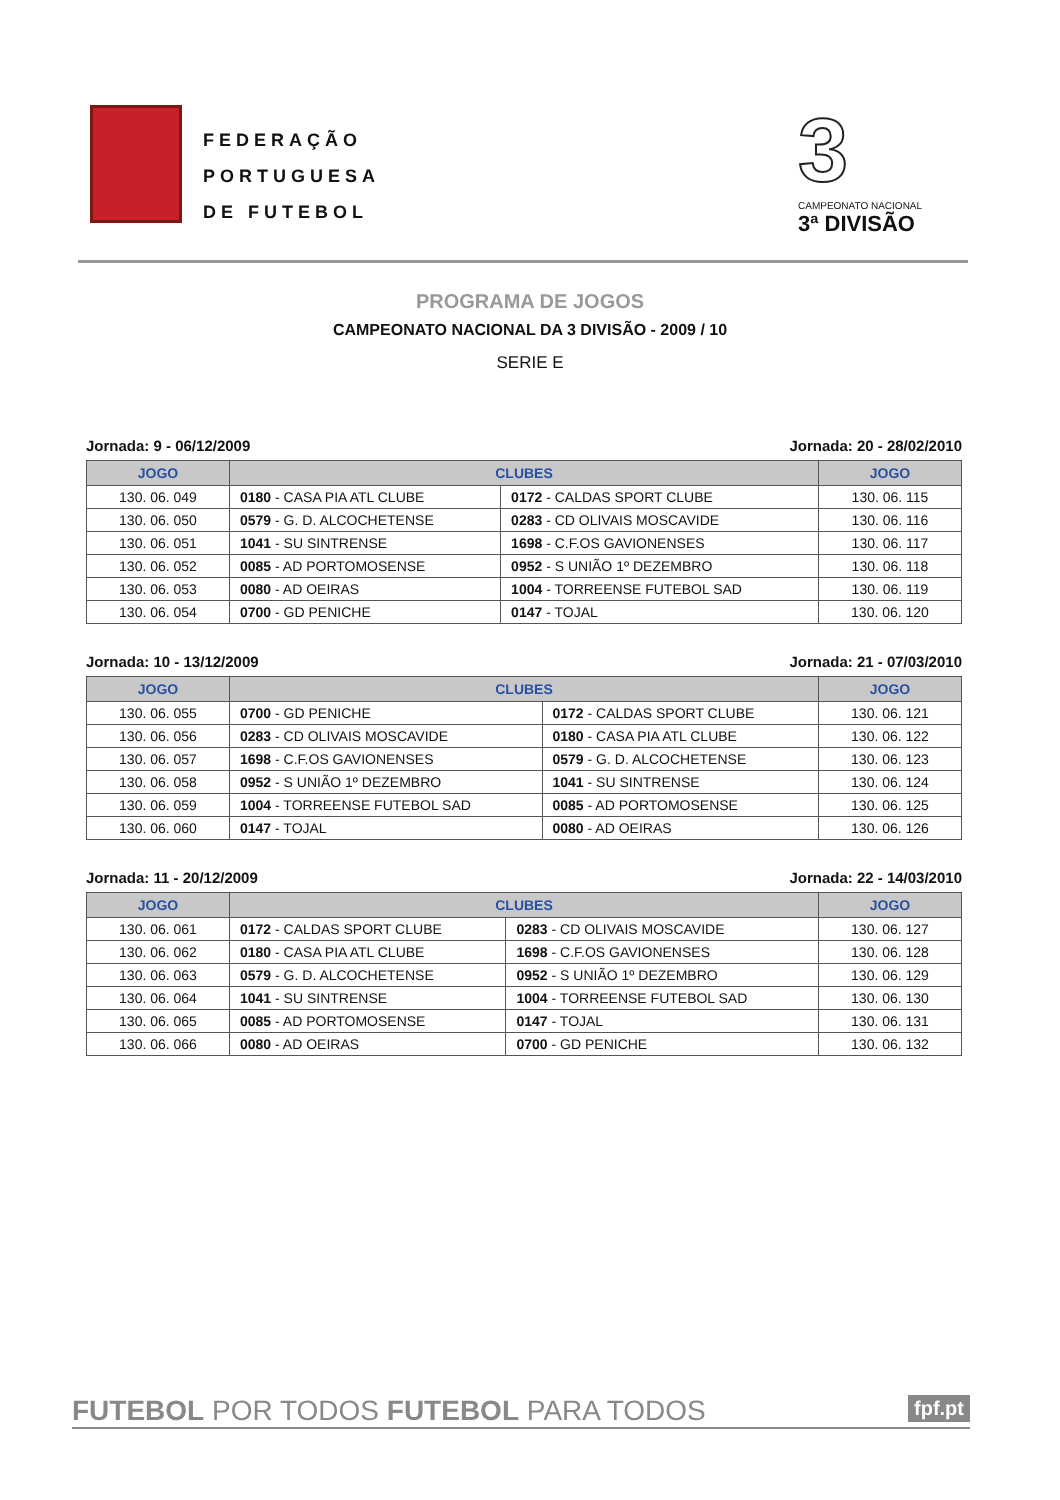FEDERAÇÃO
PORTUGUESA
DE FUTEBOL
3
CAMPEONATO NACIONAL
3ª DIVISÃO
PROGRAMA DE JOGOS
CAMPEONATO NACIONAL DA 3 DIVISÃO - 2009 / 10
SERIE E
Jornada: 9 - 06/12/2009 Jornada: 20 - 28/02/2010
| JOGO | CLUBES | | JOGO |
| --- | --- | --- | --- |
| 130. 06. 049 | 0180 - CASA PIA ATL CLUBE | 0172 - CALDAS SPORT CLUBE | 130. 06. 115 |
| 130. 06. 050 | 0579 - G. D. ALCOCHETENSE | 0283 - CD OLIVAIS MOSCAVIDE | 130. 06. 116 |
| 130. 06. 051 | 1041 - SU SINTRENSE | 1698 - C.F.OS GAVIONENSES | 130. 06. 117 |
| 130. 06. 052 | 0085 - AD PORTOMOSENSE | 0952 - S UNIÃO 1º DEZEMBRO | 130. 06. 118 |
| 130. 06. 053 | 0080 - AD OEIRAS | 1004 - TORREENSE FUTEBOL SAD | 130. 06. 119 |
| 130. 06. 054 | 0700 - GD PENICHE | 0147 - TOJAL | 130. 06. 120 |
Jornada: 10 - 13/12/2009 Jornada: 21 - 07/03/2010
| JOGO | CLUBES | | JOGO |
| --- | --- | --- | --- |
| 130. 06. 055 | 0700 - GD PENICHE | 0172 - CALDAS SPORT CLUBE | 130. 06. 121 |
| 130. 06. 056 | 0283 - CD OLIVAIS MOSCAVIDE | 0180 - CASA PIA ATL CLUBE | 130. 06. 122 |
| 130. 06. 057 | 1698 - C.F.OS GAVIONENSES | 0579 - G. D. ALCOCHETENSE | 130. 06. 123 |
| 130. 06. 058 | 0952 - S UNIÃO 1º DEZEMBRO | 1041 - SU SINTRENSE | 130. 06. 124 |
| 130. 06. 059 | 1004 - TORREENSE FUTEBOL SAD | 0085 - AD PORTOMOSENSE | 130. 06. 125 |
| 130. 06. 060 | 0147 - TOJAL | 0080 - AD OEIRAS | 130. 06. 126 |
Jornada: 11 - 20/12/2009 Jornada: 22 - 14/03/2010
| JOGO | CLUBES | | JOGO |
| --- | --- | --- | --- |
| 130. 06. 061 | 0172 - CALDAS SPORT CLUBE | 0283 - CD OLIVAIS MOSCAVIDE | 130. 06. 127 |
| 130. 06. 062 | 0180 - CASA PIA ATL CLUBE | 1698 - C.F.OS GAVIONENSES | 130. 06. 128 |
| 130. 06. 063 | 0579 - G. D. ALCOCHETENSE | 0952 - S UNIÃO 1º DEZEMBRO | 130. 06. 129 |
| 130. 06. 064 | 1041 - SU SINTRENSE | 1004 - TORREENSE FUTEBOL SAD | 130. 06. 130 |
| 130. 06. 065 | 0085 - AD PORTOMOSENSE | 0147 - TOJAL | 130. 06. 131 |
| 130. 06. 066 | 0080 - AD OEIRAS | 0700 - GD PENICHE | 130. 06. 132 |
FUTEBOL POR TODOS FUTEBOL PARA TODOS fpf.pt